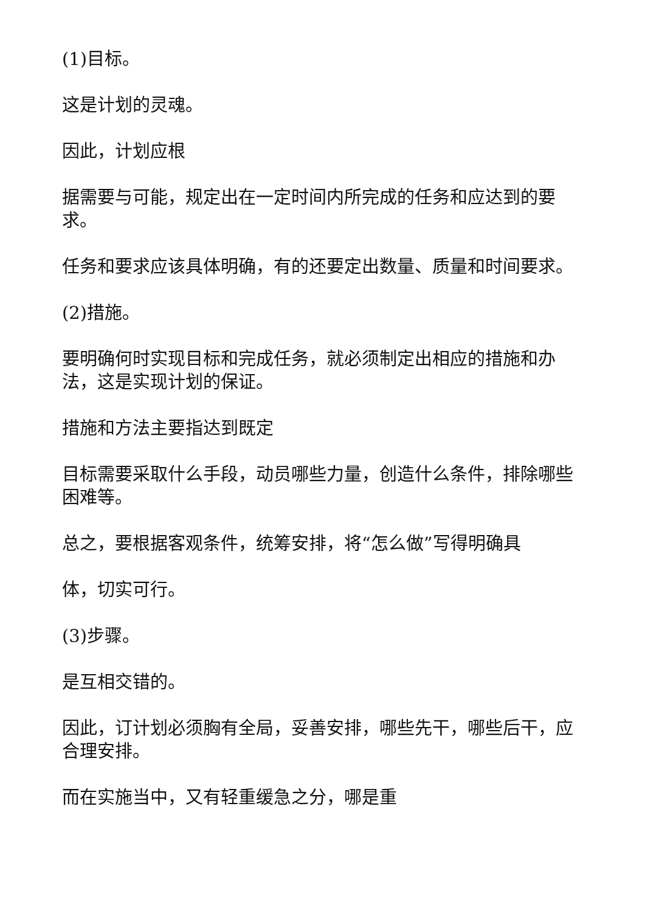(1)目标。
这是计划的灵魂。
因此，计划应根
据需要与可能，规定出在一定时间内所完成的任务和应达到的要求。
任务和要求应该具体明确，有的还要定出数量、质量和时间要求。
(2)措施。
要明确何时实现目标和完成任务，就必须制定出相应的措施和办法，这是实现计划的保证。
措施和方法主要指达到既定
目标需要采取什么手段，动员哪些力量，创造什么条件，排除哪些困难等。
总之，要根据客观条件，统筹安排，将“怎么做”写得明确具
体，切实可行。
(3)步骤。
是互相交错的。
因此，订计划必须胸有全局，妥善安排，哪些先干，哪些后干，应合理安排。
而在实施当中，又有轻重缓急之分，哪是重